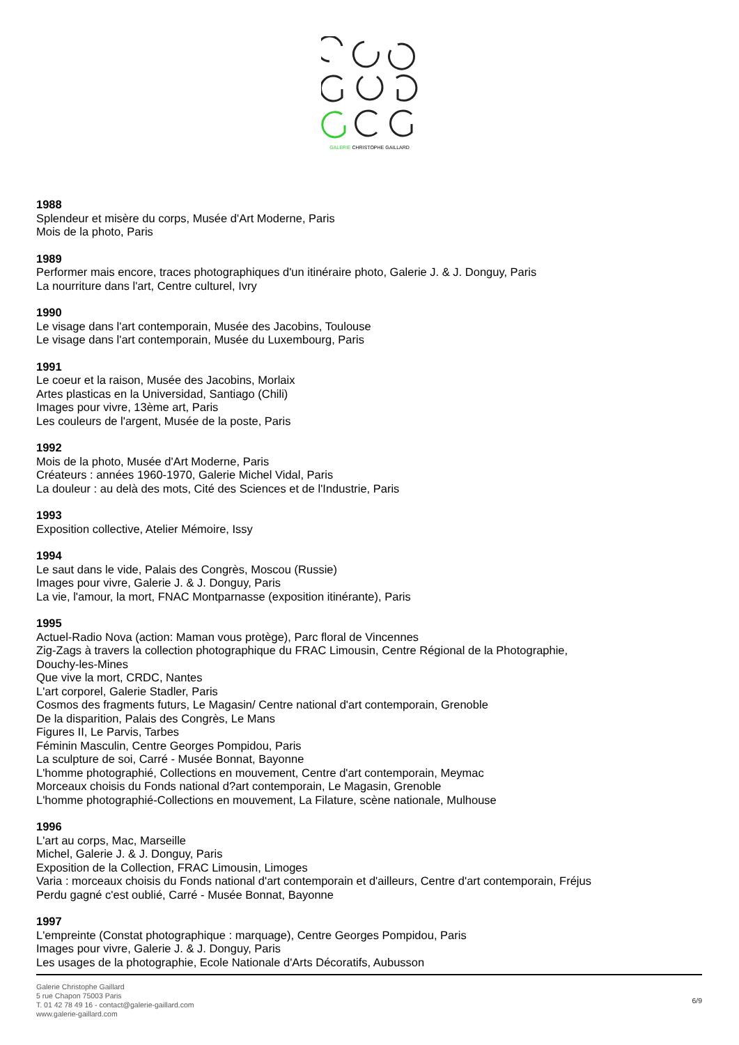GALERIE CHRISTOPHE GAILLARD
1988
Splendeur et misère du corps, Musée d'Art Moderne, Paris
Mois de la photo, Paris
1989
Performer mais encore, traces photographiques d'un itinéraire photo, Galerie J. & J. Donguy, Paris
La nourriture dans l'art, Centre culturel, Ivry
1990
Le visage dans l'art contemporain, Musée des Jacobins, Toulouse
Le visage dans l'art contemporain, Musée du Luxembourg, Paris
1991
Le coeur et la raison, Musée des Jacobins, Morlaix
Artes plasticas en la Universidad, Santiago (Chili)
Images pour vivre, 13ème art, Paris
Les couleurs de l'argent, Musée de la poste, Paris
1992
Mois de la photo, Musée d'Art Moderne, Paris
Créateurs : années 1960-1970, Galerie Michel Vidal, Paris
La douleur : au delà des mots, Cité des Sciences et de l'Industrie, Paris
1993
Exposition collective, Atelier Mémoire, Issy
1994
Le saut dans le vide, Palais des Congrès, Moscou (Russie)
Images pour vivre, Galerie J. & J. Donguy, Paris
La vie, l'amour, la mort, FNAC Montparnasse (exposition itinérante), Paris
1995
Actuel-Radio Nova (action: Maman vous protège), Parc floral de Vincennes
Zig-Zags à travers la collection photographique du FRAC Limousin, Centre Régional de la Photographie,
Douchy-les-Mines
Que vive la mort, CRDC, Nantes
L'art corporel, Galerie Stadler, Paris
Cosmos des fragments futurs, Le Magasin/ Centre national d'art contemporain, Grenoble
De la disparition, Palais des Congrès, Le Mans
Figures II, Le Parvis, Tarbes
Féminin Masculin, Centre Georges Pompidou, Paris
La sculpture de soi, Carré - Musée Bonnat, Bayonne
L'homme photographié, Collections en mouvement, Centre d'art contemporain, Meymac
Morceaux choisis du Fonds national d?art contemporain, Le Magasin, Grenoble
L'homme photographié-Collections en mouvement, La Filature, scène nationale, Mulhouse
1996
L'art au corps, Mac, Marseille
Michel, Galerie J. & J. Donguy, Paris
Exposition de la Collection, FRAC Limousin, Limoges
Varia : morceaux choisis du Fonds national d'art contemporain et d'ailleurs, Centre d'art contemporain, Fréjus
Perdu gagné c'est oublié, Carré - Musée Bonnat, Bayonne
1997
L'empreinte (Constat photographique : marquage), Centre Georges Pompidou, Paris
Images pour vivre, Galerie J. & J. Donguy, Paris
Les usages de la photographie, Ecole Nationale d'Arts Décoratifs, Aubusson
Galerie Christophe Gaillard
5 rue Chapon 75003 Paris
T. 01 42 78 49 16 - contact@galerie-gaillard.com
www.galerie-gaillard.com
6/9